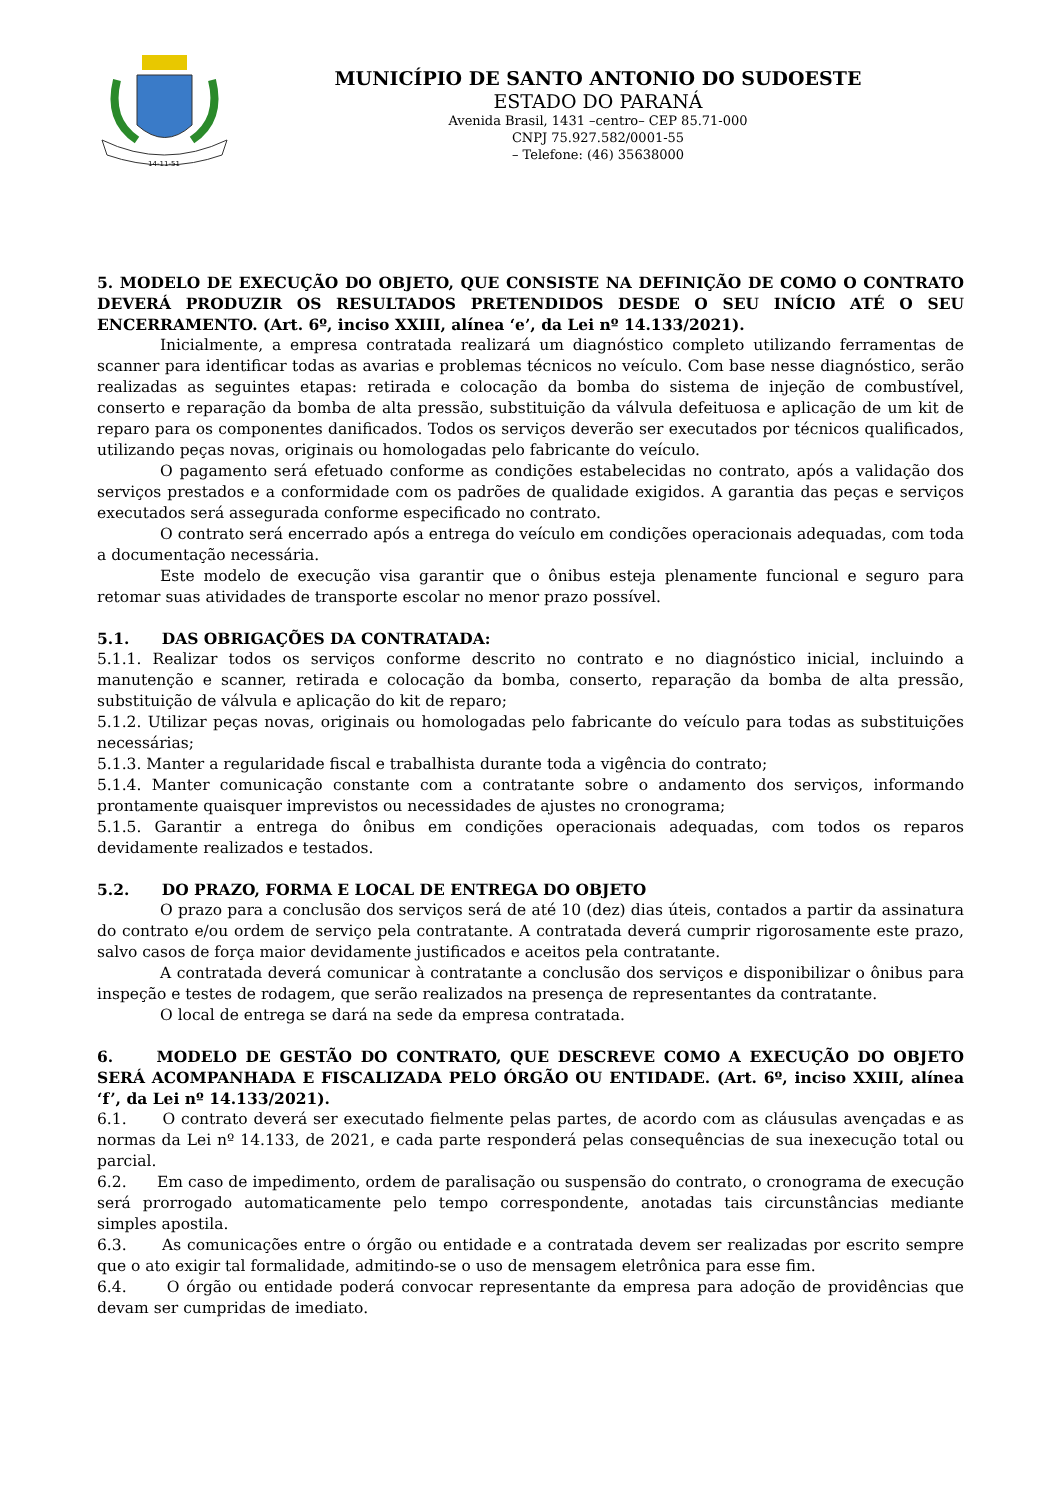14-11-51
MUNICÍPIO DE SANTO ANTONIO DO SUDOESTE
ESTADO DO PARANÁ
Avenida Brasil, 1431 –centro– CEP 85.71-000
CNPJ 75.927.582/0001-55
– Telefone: (46) 35638000
5. MODELO DE EXECUÇÃO DO OBJETO, QUE CONSISTE NA DEFINIÇÃO DE COMO O CONTRATO DEVERÁ PRODUZIR OS RESULTADOS PRETENDIDOS DESDE O SEU INÍCIO ATÉ O SEU ENCERRAMENTO. (Art. 6º, inciso XXIII, alínea ‘e’, da Lei nº 14.133/2021).
Inicialmente, a empresa contratada realizará um diagnóstico completo utilizando ferramentas de scanner para identificar todas as avarias e problemas técnicos no veículo. Com base nesse diagnóstico, serão realizadas as seguintes etapas: retirada e colocação da bomba do sistema de injeção de combustível, conserto e reparação da bomba de alta pressão, substituição da válvula defeituosa e aplicação de um kit de reparo para os componentes danificados. Todos os serviços deverão ser executados por técnicos qualificados, utilizando peças novas, originais ou homologadas pelo fabricante do veículo.
O pagamento será efetuado conforme as condições estabelecidas no contrato, após a validação dos serviços prestados e a conformidade com os padrões de qualidade exigidos. A garantia das peças e serviços executados será assegurada conforme especificado no contrato.
O contrato será encerrado após a entrega do veículo em condições operacionais adequadas, com toda a documentação necessária.
Este modelo de execução visa garantir que o ônibus esteja plenamente funcional e seguro para retomar suas atividades de transporte escolar no menor prazo possível.
5.1. DAS OBRIGAÇÕES DA CONTRATADA:
5.1.1. Realizar todos os serviços conforme descrito no contrato e no diagnóstico inicial, incluindo a manutenção e scanner, retirada e colocação da bomba, conserto, reparação da bomba de alta pressão, substituição de válvula e aplicação do kit de reparo;
5.1.2. Utilizar peças novas, originais ou homologadas pelo fabricante do veículo para todas as substituições necessárias;
5.1.3. Manter a regularidade fiscal e trabalhista durante toda a vigência do contrato;
5.1.4. Manter comunicação constante com a contratante sobre o andamento dos serviços, informando prontamente quaisquer imprevistos ou necessidades de ajustes no cronograma;
5.1.5. Garantir a entrega do ônibus em condições operacionais adequadas, com todos os reparos devidamente realizados e testados.
5.2. DO PRAZO, FORMA E LOCAL DE ENTREGA DO OBJETO
O prazo para a conclusão dos serviços será de até 10 (dez) dias úteis, contados a partir da assinatura do contrato e/ou ordem de serviço pela contratante. A contratada deverá cumprir rigorosamente este prazo, salvo casos de força maior devidamente justificados e aceitos pela contratante.
A contratada deverá comunicar à contratante a conclusão dos serviços e disponibilizar o ônibus para inspeção e testes de rodagem, que serão realizados na presença de representantes da contratante.
O local de entrega se dará na sede da empresa contratada.
6. MODELO DE GESTÃO DO CONTRATO, QUE DESCREVE COMO A EXECUÇÃO DO OBJETO SERÁ ACOMPANHADA E FISCALIZADA PELO ÓRGÃO OU ENTIDADE. (Art. 6º, inciso XXIII, alínea ‘f’, da Lei nº 14.133/2021).
6.1. O contrato deverá ser executado fielmente pelas partes, de acordo com as cláusulas avençadas e as normas da Lei nº 14.133, de 2021, e cada parte responderá pelas consequências de sua inexecução total ou parcial.
6.2. Em caso de impedimento, ordem de paralisação ou suspensão do contrato, o cronograma de execução será prorrogado automaticamente pelo tempo correspondente, anotadas tais circunstâncias mediante simples apostila.
6.3. As comunicações entre o órgão ou entidade e a contratada devem ser realizadas por escrito sempre que o ato exigir tal formalidade, admitindo-se o uso de mensagem eletrônica para esse fim.
6.4. O órgão ou entidade poderá convocar representante da empresa para adoção de providências que devam ser cumpridas de imediato.